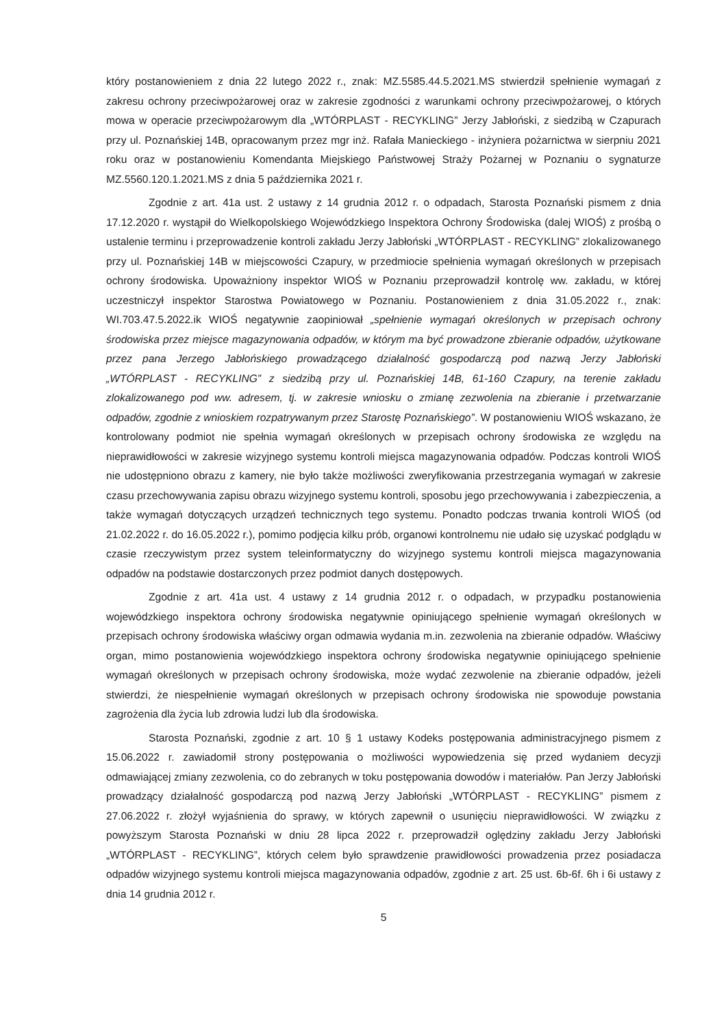który postanowieniem z dnia 22 lutego 2022 r., znak: MZ.5585.44.5.2021.MS stwierdził spełnienie wymagań z zakresu ochrony przeciwpożarowej oraz w zakresie zgodności z warunkami ochrony przeciwpożarowej, o których mowa w operacie przeciwpożarowym dla „WTÓRPLAST - RECYKLING” Jerzy Jabłoński, z siedzibą w Czapurach przy ul. Poznańskiej 14B, opracowanym przez mgr inż. Rafała Manieckiego - inżyniera pożarnictwa w sierpniu 2021 roku oraz w postanowieniu Komendanta Miejskiego Państwowej Straży Pożarnej w Poznaniu o sygnaturze MZ.5560.120.1.2021.MS z dnia 5 października 2021 r.
Zgodnie z art. 41a ust. 2 ustawy z 14 grudnia 2012 r. o odpadach, Starosta Poznański pismem z dnia 17.12.2020 r. wystąpił do Wielkopolskiego Wojewódzkiego Inspektora Ochrony Środowiska (dalej WIOŚ) z prośbą o ustalenie terminu i przeprowadzenie kontroli zakładu Jerzy Jabłoński „WTÓRPLAST - RECYKLING” zlokalizowanego przy ul. Poznańskiej 14B w miejscowości Czapury, w przedmiocie spełnienia wymagań określonych w przepisach ochrony środowiska. Upoważniony inspektor WIOŚ w Poznaniu przeprowadził kontrolę ww. zakładu, w której uczestniczył inspektor Starostwa Powiatowego w Poznaniu. Postanowieniem z dnia 31.05.2022 r., znak: WI.703.47.5.2022.ik WIOŚ negatywnie zaopiniował „spełnienie wymagań określonych w przepisach ochrony środowiska przez miejsce magazynowania odpadów, w którym ma być prowadzone zbieranie odpadów, użytkowane przez pana Jerzego Jabłońskiego prowadzącego działalność gospodarczą pod nazwą Jerzy Jabłoński „WTÓRPLAST - RECYKLING” z siedzibą przy ul. Poznańskiej 14B, 61-160 Czapury, na terenie zakładu zlokalizowanego pod ww. adresem, tj. w zakresie wniosku o zmianę zezwolenia na zbieranie i przetwarzanie odpadów, zgodnie z wnioskiem rozpatrywanym przez Starostę Poznańskiego”. W postanowieniu WIOŚ wskazano, że kontrolowany podmiot nie spełnia wymagań określonych w przepisach ochrony środowiska ze względu na nieprawidłowości w zakresie wizyjnego systemu kontroli miejsca magazynowania odpadów. Podczas kontroli WIOŚ nie udostępniono obrazu z kamery, nie było także możliwości zweryfikowania przestrzegania wymagań w zakresie czasu przechowywania zapisu obrazu wizyjnego systemu kontroli, sposobu jego przechowywania i zabezpieczenia, a także wymagań dotyczących urządzeń technicznych tego systemu. Ponadto podczas trwania kontroli WIOŚ (od 21.02.2022 r. do 16.05.2022 r.), pomimo podjęcia kilku prób, organowi kontrolnemu nie udało się uzyskać podglądu w czasie rzeczywistym przez system teleinformatyczny do wizyjnego systemu kontroli miejsca magazynowania odpadów na podstawie dostarczonych przez podmiot danych dostępowych.
Zgodnie z art. 41a ust. 4 ustawy z 14 grudnia 2012 r. o odpadach, w przypadku postanowienia wojewódzkiego inspektora ochrony środowiska negatywnie opiniującego spełnienie wymagań określonych w przepisach ochrony środowiska właściwy organ odmawia wydania m.in. zezwolenia na zbieranie odpadów. Właściwy organ, mimo postanowienia wojewódzkiego inspektora ochrony środowiska negatywnie opiniującego spełnienie wymagań określonych w przepisach ochrony środowiska, może wydać zezwolenie na zbieranie odpadów, jeżeli stwierdzi, że niespełnienie wymagań określonych w przepisach ochrony środowiska nie spowoduje powstania zagrożenia dla życia lub zdrowia ludzi lub dla środowiska.
Starosta Poznański, zgodnie z art. 10 § 1 ustawy Kodeks postępowania administracyjnego pismem z 15.06.2022 r. zawiadomił strony postępowania o możliwości wypowiedzenia się przed wydaniem decyzji odmawiającej zmiany zezwolenia, co do zebranych w toku postępowania dowodów i materiałów. Pan Jerzy Jabłoński prowadzący działalność gospodarczą pod nazwą Jerzy Jabłoński „WTÓRPLAST - RECYKLING” pismem z 27.06.2022 r. złożył wyjaśnienia do sprawy, w których zapewnił o usunięciu nieprawidłowości. W związku z powyższym Starosta Poznański w dniu 28 lipca 2022 r. przeprowadził oględziny zakładu Jerzy Jabłoński „WTÓRPLAST - RECYKLING”, których celem było sprawdzenie prawidłowości prowadzenia przez posiadacza odpadów wizyjnego systemu kontroli miejsca magazynowania odpadów, zgodnie z art. 25 ust. 6b-6f. 6h i 6i ustawy z dnia 14 grudnia 2012 r.
5